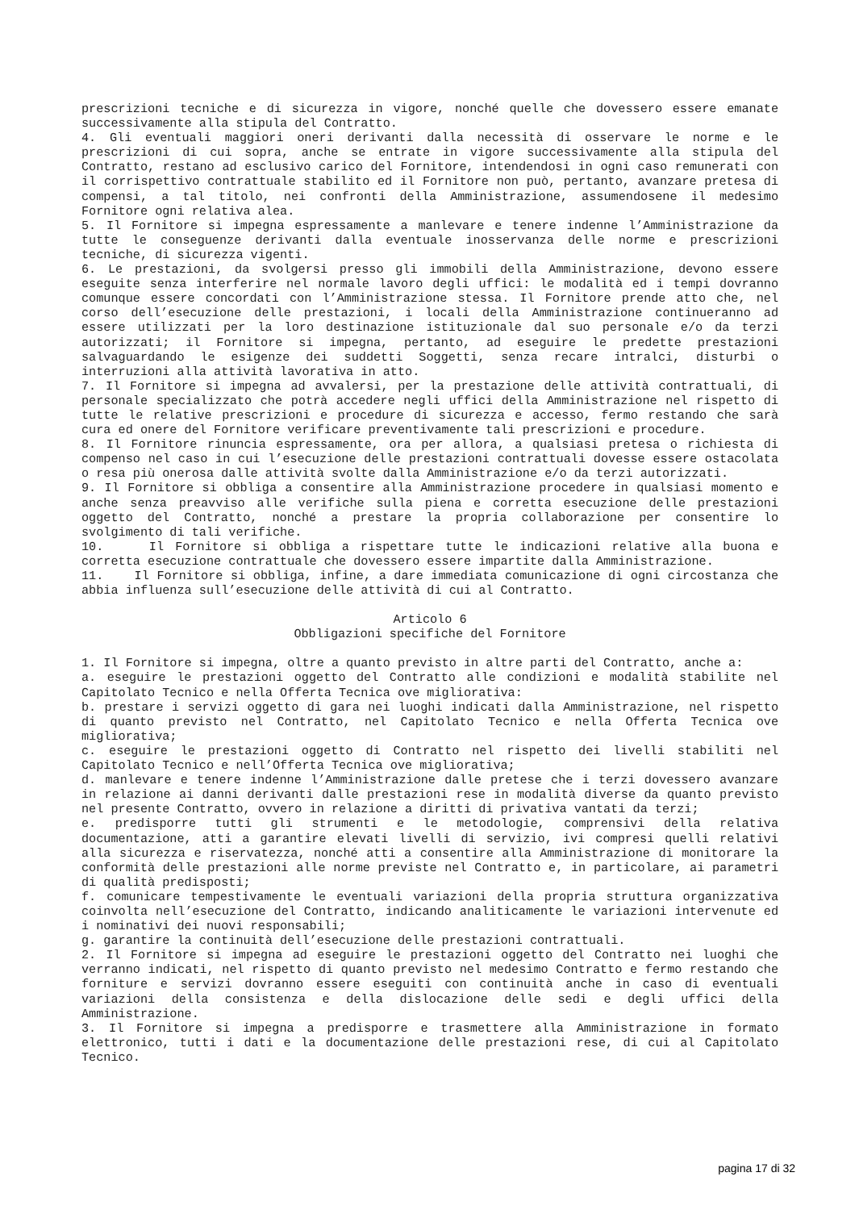prescrizioni tecniche e di sicurezza in vigore, nonché quelle che dovessero essere emanate successivamente alla stipula del Contratto.
4. Gli eventuali maggiori oneri derivanti dalla necessità di osservare le norme e le prescrizioni di cui sopra, anche se entrate in vigore successivamente alla stipula del Contratto, restano ad esclusivo carico del Fornitore, intendendosi in ogni caso remunerati con il corrispettivo contrattuale stabilito ed il Fornitore non può, pertanto, avanzare pretesa di compensi, a tal titolo, nei confronti della Amministrazione, assumendosene il medesimo Fornitore ogni relativa alea.
5. Il Fornitore si impegna espressamente a manlevare e tenere indenne l’Amministrazione da tutte le conseguenze derivanti dalla eventuale inosservanza delle norme e prescrizioni tecniche, di sicurezza vigenti.
6. Le prestazioni, da svolgersi presso gli immobili della Amministrazione, devono essere eseguite senza interferire nel normale lavoro degli uffici: le modalità ed i tempi dovranno comunque essere concordati con l’Amministrazione stessa. Il Fornitore prende atto che, nel corso dell’esecuzione delle prestazioni, i locali della Amministrazione continueranno ad essere utilizzati per la loro destinazione istituzionale dal suo personale e/o da terzi autorizzati; il Fornitore si impegna, pertanto, ad eseguire le predette prestazioni salvaguardando le esigenze dei suddetti Soggetti, senza recare intralci, disturbi o interruzioni alla attività lavorativa in atto.
7. Il Fornitore si impegna ad avvalersi, per la prestazione delle attività contrattuali, di personale specializzato che potrà accedere negli uffici della Amministrazione nel rispetto di tutte le relative prescrizioni e procedure di sicurezza e accesso, fermo restando che sarà cura ed onere del Fornitore verificare preventivamente tali prescrizioni e procedure.
8. Il Fornitore rinuncia espressamente, ora per allora, a qualsiasi pretesa o richiesta di compenso nel caso in cui l’esecuzione delle prestazioni contrattuali dovesse essere ostacolata o resa più onerosa dalle attività svolte dalla Amministrazione e/o da terzi autorizzati.
9. Il Fornitore si obbliga a consentire alla Amministrazione procedere in qualsiasi momento e anche senza preavviso alle verifiche sulla piena e corretta esecuzione delle prestazioni oggetto del Contratto, nonché a prestare la propria collaborazione per consentire lo svolgimento di tali verifiche.
10. Il Fornitore si obbliga a rispettare tutte le indicazioni relative alla buona e corretta esecuzione contrattuale che dovessero essere impartite dalla Amministrazione.
11. Il Fornitore si obbliga, infine, a dare immediata comunicazione di ogni circostanza che abbia influenza sull’esecuzione delle attività di cui al Contratto.
Articolo 6
Obbligazioni specifiche del Fornitore
1. Il Fornitore si impegna, oltre a quanto previsto in altre parti del Contratto, anche a:
a. eseguire le prestazioni oggetto del Contratto alle condizioni e modalità stabilite nel Capitolato Tecnico e nella Offerta Tecnica ove migliorativa:
b. prestare i servizi oggetto di gara nei luoghi indicati dalla Amministrazione, nel rispetto di quanto previsto nel Contratto, nel Capitolato Tecnico e nella Offerta Tecnica ove migliorativa;
c. eseguire le prestazioni oggetto di Contratto nel rispetto dei livelli stabiliti nel Capitolato Tecnico e nell’Offerta Tecnica ove migliorativa;
d. manlevare e tenere indenne l’Amministrazione dalle pretese che i terzi dovessero avanzare in relazione ai danni derivanti dalle prestazioni rese in modalità diverse da quanto previsto nel presente Contratto, ovvero in relazione a diritti di privativa vantati da terzi;
e. predisporre tutti gli strumenti e le metodologie, comprensivi della relativa documentazione, atti a garantire elevati livelli di servizio, ivi compresi quelli relativi alla sicurezza e riservatezza, nonché atti a consentire alla Amministrazione di monitorare la conformità delle prestazioni alle norme previste nel Contratto e, in particolare, ai parametri di qualità predisposti;
f. comunicare tempestivamente le eventuali variazioni della propria struttura organizzativa coinvolta nell’esecuzione del Contratto, indicando analiticamente le variazioni intervenute ed i nominativi dei nuovi responsabili;
g. garantire la continuità dell’esecuzione delle prestazioni contrattuali.
2. Il Fornitore si impegna ad eseguire le prestazioni oggetto del Contratto nei luoghi che verranno indicati, nel rispetto di quanto previsto nel medesimo Contratto e fermo restando che forniture e servizi dovranno essere eseguiti con continuità anche in caso di eventuali variazioni della consistenza e della dislocazione delle sedi e degli uffici della Amministrazione.
3. Il Fornitore si impegna a predisporre e trasmettere alla Amministrazione in formato elettronico, tutti i dati e la documentazione delle prestazioni rese, di cui al Capitolato Tecnico.
pagina 17 di 32